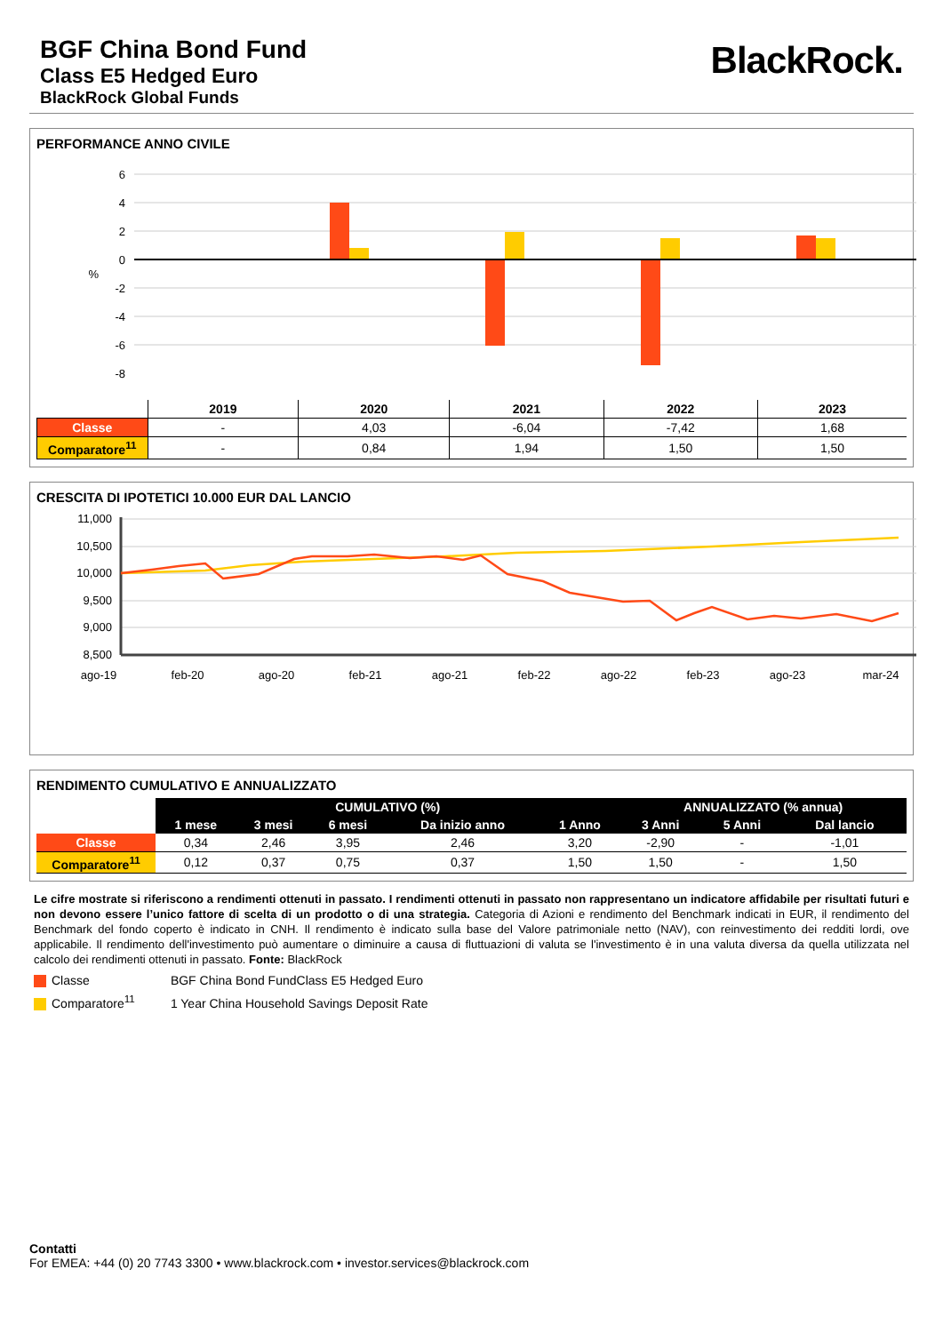BGF China Bond Fund
Class E5 Hedged Euro
BlackRock Global Funds
BlackRock.
PERFORMANCE ANNO CIVILE
6
4
2
0
%
-2
-4
-6
-8
| | 2019 | 2020 | 2021 | 2022 | 2023 |
| --- | --- | --- | --- | --- | --- |
| Classe | - | 4,03 | -6,04 | -7,42 | 1,68 |
| Comparatore<sup>11</sup> | - | 0,84 | 1,94 | 1,50 | 1,50 |
CRESCITA DI IPOTETICI 10.000 EUR DAL LANCIO
11,000
10,500
10,000
9,500
9,000
8,500
ago-19
feb-20
ago-20
feb-21
ago-21
feb-22
ago-22
feb-23
ago-23
mar-24
RENDIMENTO CUMULATIVO E ANNUALIZZATO
| | CUMULATIVO (%) | | | | | ANNUALIZZATO (% annua) | | |
| --- | --- | --- | --- | --- | --- | --- | --- | --- |
| | 1 mese | 3 mesi | 6 mesi | Da inizio anno | 1 Anno | 3 Anni | 5 Anni | Dal lancio |
| Classe | 0,34 | 2,46 | 3,95 | 2,46 | 3,20 | -2,90 | - | -1,01 |
| Comparatore<sup>11</sup> | 0,12 | 0,37 | 0,75 | 0,37 | 1,50 | 1,50 | - | 1,50 |
Le cifre mostrate si riferiscono a rendimenti ottenuti in passato. I rendimenti ottenuti in passato non rappresentano un indicatore affidabile per risultati futuri e non devono essere l’unico fattore di scelta di un prodotto o di una strategia. Categoria di Azioni e rendimento del Benchmark indicati in EUR, il rendimento del Benchmark del fondo coperto è indicato in CNH. Il rendimento è indicato sulla base del Valore patrimoniale netto (NAV), con reinvestimento dei redditi lordi, ove applicabile. Il rendimento dell'investimento può aumentare o diminuire a causa di fluttuazioni di valuta se l'investimento è in una valuta diversa da quella utilizzata nel calcolo dei rendimenti ottenuti in passato. Fonte: BlackRock
Classe BGF China Bond FundClass E5 Hedged Euro
Comparatore<sup>11</sup> 1 Year China Household Savings Deposit Rate
Contatti
For EMEA: +44 (0) 20 7743 3300 • www.blackrock.com • investor.services@blackrock.com